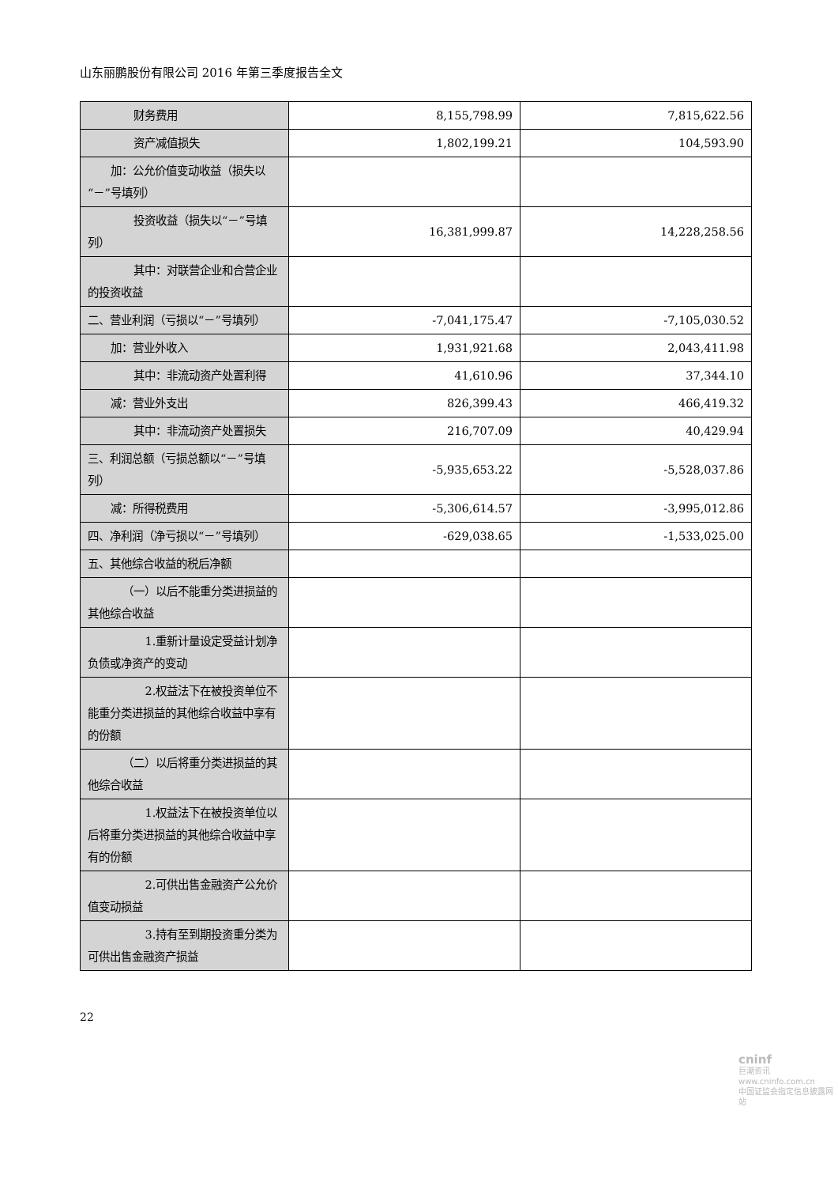山东丽鹏股份有限公司 2016 年第三季度报告全文
| 财务费用 | 8,155,798.99 | 7,815,622.56 |
| 资产减值损失 | 1,802,199.21 | 104,593.90 |
| 加：公允价值变动收益（损失以“－”号填列） | | |
| 投资收益（损失以“－”号填列） | 16,381,999.87 | 14,228,258.56 |
| 其中：对联营企业和合营企业的投资收益 | | |
| 二、营业利润（亏损以“－”号填列） | -7,041,175.47 | -7,105,030.52 |
| 加：营业外收入 | 1,931,921.68 | 2,043,411.98 |
| 其中：非流动资产处置利得 | 41,610.96 | 37,344.10 |
| 减：营业外支出 | 826,399.43 | 466,419.32 |
| 其中：非流动资产处置损失 | 216,707.09 | 40,429.94 |
| 三、利润总额（亏损总额以“－”号填列） | -5,935,653.22 | -5,528,037.86 |
| 减：所得税费用 | -5,306,614.57 | -3,995,012.86 |
| 四、净利润（净亏损以“－”号填列） | -629,038.65 | -1,533,025.00 |
| 五、其他综合收益的税后净额 | | |
| （一）以后不能重分类进损益的其他综合收益 | | |
| 1.重新计量设定受益计划净负债或净资产的变动 | | |
| 2.权益法下在被投资单位不能重分类进损益的其他综合收益中享有的份额 | | |
| （二）以后将重分类进损益的其他综合收益 | | |
| 1.权益法下在被投资单位以后将重分类进损益的其他综合收益中享有的份额 | | |
| 2.可供出售金融资产公允价值变动损益 | | |
| 3.持有至到期投资重分类为可供出售金融资产损益 | | |
22
cninf
巨潮资讯
www.cninfo.com.cn
中国证监会指定信息披露网站